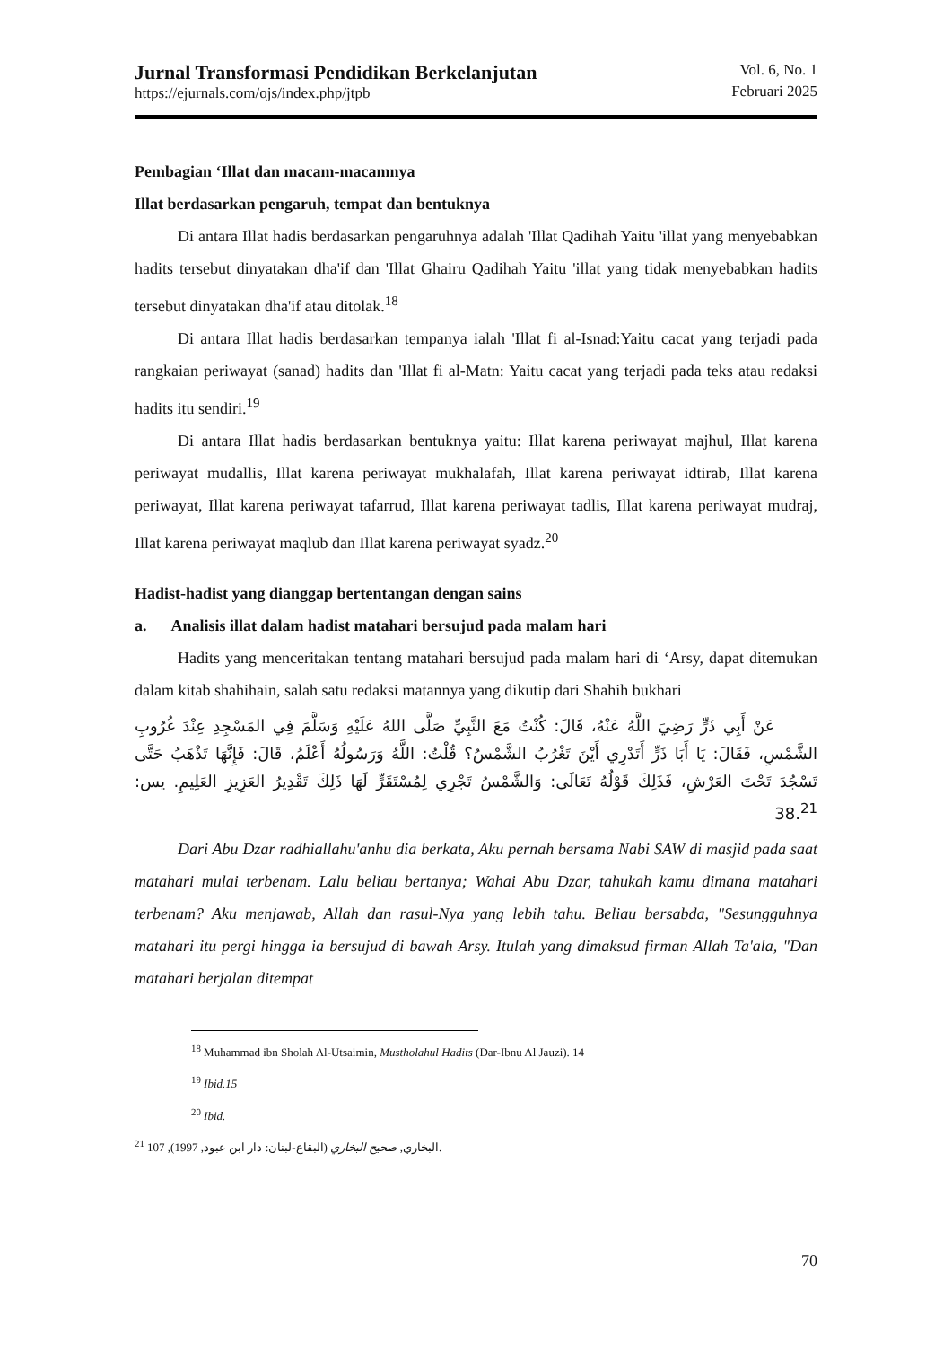Jurnal Transformasi Pendidikan Berkelanjutan
https://ejurnals.com/ojs/index.php/jtpb
Vol. 6, No. 1
Februari 2025
Pembagian ‘Illat dan macam-macamnya
Illat berdasarkan pengaruh, tempat dan bentuknya
Di antara Illat hadis berdasarkan pengaruhnya adalah 'Illat Qadihah Yaitu 'illat yang menyebabkan hadits tersebut dinyatakan dha'if dan 'Illat Ghairu Qadihah Yaitu 'illat yang tidak menyebabkan hadits tersebut dinyatakan dha'if atau ditolak.<sup>18</sup>
Di antara Illat hadis berdasarkan tempanya ialah 'Illat fi al-Isnad:Yaitu cacat yang terjadi pada rangkaian periwayat (sanad) hadits dan 'Illat fi al-Matn: Yaitu cacat yang terjadi pada teks atau redaksi hadits itu sendiri.<sup>19</sup>
Di antara Illat hadis berdasarkan bentuknya yaitu: Illat karena periwayat majhul, Illat karena periwayat mudallis, Illat karena periwayat mukhalafah, Illat karena periwayat idtirab, Illat karena periwayat, Illat karena periwayat tafarrud, Illat karena periwayat tadlis, Illat karena periwayat mudraj, Illat karena periwayat maqlub dan Illat karena periwayat syadz.<sup>20</sup>
Hadist-hadist yang dianggap bertentangan dengan sains
a. Analisis illat dalam hadist matahari bersujud pada malam hari
Hadits yang menceritakan tentang matahari bersujud pada malam hari di ‘Arsy, dapat ditemukan dalam kitab shahihain, salah satu redaksi matannya yang dikutip dari Shahih bukhari
عَنْ أَبِي ذَرٍّ رَضِيَ اللَّهُ عَنْهُ، قَالَ: كُنْتُ مَعَ النَّبِيِّ صَلَّى اللهُ عَلَيْهِ وَسَلَّمَ فِي المَسْجِدِ عِنْدَ غُرُوبِ الشَّمْسِ، فَقَالَ: يَا أَبَا ذَرٍّ أَتَدْرِي أَيْنَ تَغْرُبُ الشَّمْسُ؟ قُلْتُ: اللَّهُ وَرَسُولُهُ أَعْلَمُ، قَالَ: فَإِنَّهَا تَذْهَبُ حَتَّى تَسْجُدَ تَحْتَ العَرْشِ، فَذَلِكَ قَوْلُهُ تَعَالَى: وَالشَّمْسُ تَجْرِي لِمُسْتَقَرٍّ لَهَا ذَلِكَ تَقْدِيرُ العَزِيزِ العَلِيمِ. يس: 38.<sup>21</sup>
Dari Abu Dzar radhiallahu'anhu dia berkata, Aku pernah bersama Nabi SAW di masjid pada saat matahari mulai terbenam. Lalu beliau bertanya; Wahai Abu Dzar, tahukah kamu dimana matahari terbenam? Aku menjawab, Allah dan rasul-Nya yang lebih tahu. Beliau bersabda, "Sesungguhnya matahari itu pergi hingga ia bersujud di bawah Arsy. Itulah yang dimaksud firman Allah Ta'ala, "Dan matahari berjalan ditempat
<sup>18</sup> Muhammad ibn Sholah Al-Utsaimin, Mustholahul Hadits (Dar-Ibnu Al Jauzi). 14
<sup>19</sup> Ibid.15
<sup>20</sup> Ibid.
<sup>21</sup> 107 ,(1997 ,البخاري, صحيح البخاري (البقاع-لبنان: دار ابن عبود.
70